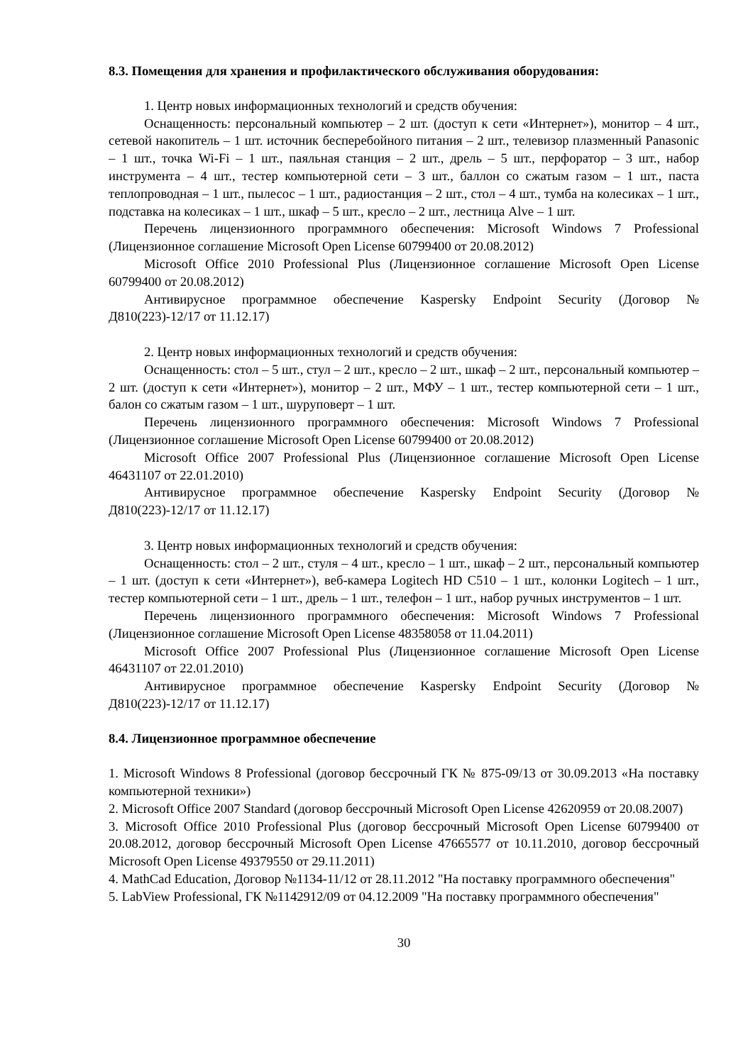8.3. Помещения для хранения и профилактического обслуживания оборудования:
1. Центр новых информационных технологий и средств обучения:
Оснащенность: персональный компьютер – 2 шт. (доступ к сети «Интернет»), монитор – 4 шт., сетевой накопитель – 1 шт. источник бесперебойного питания – 2 шт., телевизор плазменный Panasonic – 1 шт., точка Wi-Fi – 1 шт., паяльная станция – 2 шт., дрель – 5 шт., перфоратор – 3 шт., набор инструмента – 4 шт., тестер компьютерной сети – 3 шт., баллон со сжатым газом – 1 шт., паста теплопроводная – 1 шт., пылесос – 1 шт., радиостанция – 2 шт., стол – 4 шт., тумба на колесиках – 1 шт., подставка на колесиках – 1 шт., шкаф – 5 шт., кресло – 2 шт., лестница Alve – 1 шт.
Перечень лицензионного программного обеспечения: Microsoft Windows 7 Professional (Лицензионное соглашение Microsoft Open License 60799400 от 20.08.2012)
Microsoft Office 2010 Professional Plus (Лицензионное соглашение Microsoft Open License 60799400 от 20.08.2012)
Антивирусное программное обеспечение Kaspersky Endpoint Security (Договор № Д810(223)-12/17 от 11.12.17)
2. Центр новых информационных технологий и средств обучения:
Оснащенность: стол – 5 шт., стул – 2 шт., кресло – 2 шт., шкаф – 2 шт., персональный компьютер – 2 шт. (доступ к сети «Интернет»), монитор – 2 шт., МФУ – 1 шт., тестер компьютерной сети – 1 шт., балон со сжатым газом – 1 шт., шуруповерт – 1 шт.
Перечень лицензионного программного обеспечения: Microsoft Windows 7 Professional (Лицензионное соглашение Microsoft Open License 60799400 от 20.08.2012)
Microsoft Office 2007 Professional Plus (Лицензионное соглашение Microsoft Open License 46431107 от 22.01.2010)
Антивирусное программное обеспечение Kaspersky Endpoint Security (Договор № Д810(223)-12/17 от 11.12.17)
3. Центр новых информационных технологий и средств обучения:
Оснащенность: стол – 2 шт., стуля – 4 шт., кресло – 1 шт., шкаф – 2 шт., персональный компьютер – 1 шт. (доступ к сети «Интернет»), веб-камера Logitech HD C510 – 1 шт., колонки Logitech – 1 шт., тестер компьютерной сети – 1 шт., дрель – 1 шт., телефон – 1 шт., набор ручных инструментов – 1 шт.
Перечень лицензионного программного обеспечения: Microsoft Windows 7 Professional (Лицензионное соглашение Microsoft Open License 48358058 от 11.04.2011)
Microsoft Office 2007 Professional Plus (Лицензионное соглашение Microsoft Open License 46431107 от 22.01.2010)
Антивирусное программное обеспечение Kaspersky Endpoint Security (Договор № Д810(223)-12/17 от 11.12.17)
8.4. Лицензионное программное обеспечение
1. Microsoft Windows 8 Professional (договор бессрочный ГК № 875-09/13 от 30.09.2013 «На поставку компьютерной техники»)
2. Microsoft Office 2007 Standard (договор бессрочный Microsoft Open License 42620959 от 20.08.2007)
3. Microsoft Office 2010 Professional Plus (договор бессрочный Microsoft Open License 60799400 от 20.08.2012, договор бессрочный Microsoft Open License 47665577 от 10.11.2010, договор бессрочный Microsoft Open License 49379550 от 29.11.2011)
4. MathCad Education, Договор №1134-11/12 от 28.11.2012 "На поставку программного обеспечения"
5. LabView Professional, ГК №1142912/09 от 04.12.2009 "На поставку программного обеспечения"
30